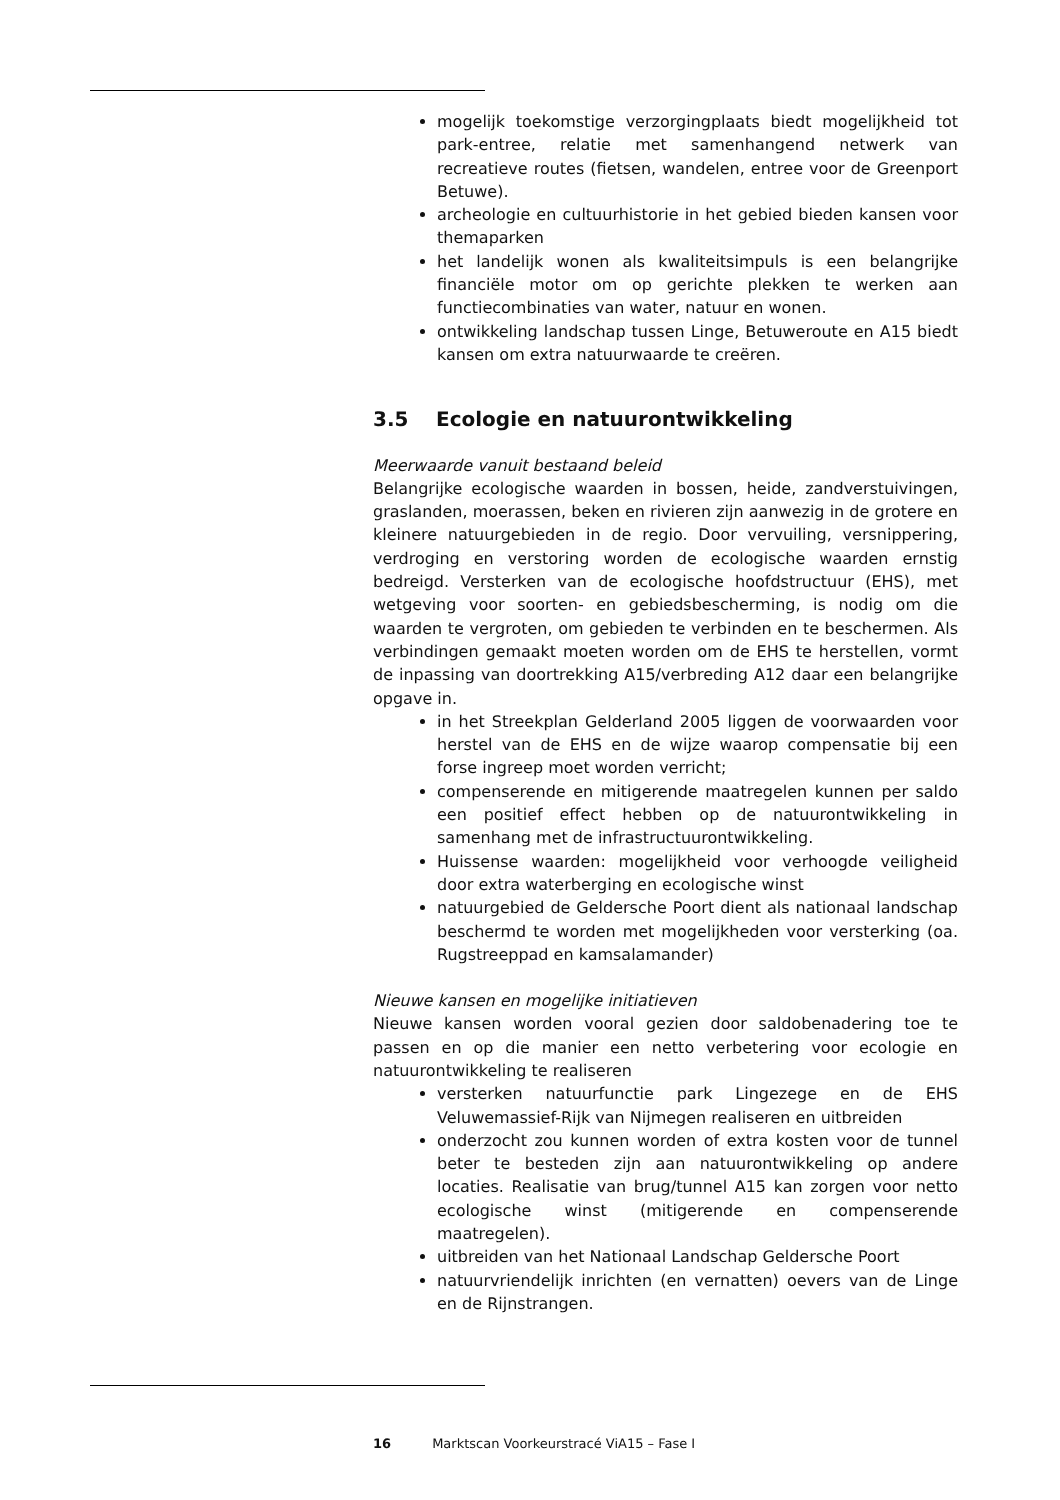mogelijk toekomstige verzorgingplaats biedt mogelijkheid tot park-entree, relatie met samenhangend netwerk van recreatieve routes (fietsen, wandelen, entree voor de Greenport Betuwe).
archeologie en cultuurhistorie in het gebied bieden kansen voor themaparken
het landelijk wonen als kwaliteitsimpuls is een belangrijke financiële motor om op gerichte plekken te werken aan functiecombinaties van water, natuur en wonen.
ontwikkeling landschap tussen Linge, Betuweroute en A15 biedt kansen om extra natuurwaarde te creëren.
3.5 Ecologie en natuurontwikkeling
Meerwaarde vanuit bestaand beleid
Belangrijke ecologische waarden in bossen, heide, zandverstuivingen, graslanden, moerassen, beken en rivieren zijn aanwezig in de grotere en kleinere natuurgebieden in de regio. Door vervuiling, versnippering, verdroging en verstoring worden de ecologische waarden ernstig bedreigd. Versterken van de ecologische hoofdstructuur (EHS), met wetgeving voor soorten- en gebiedsbescherming, is nodig om die waarden te vergroten, om gebieden te verbinden en te beschermen. Als verbindingen gemaakt moeten worden om de EHS te herstellen, vormt de inpassing van doortrekking A15/verbreding A12 daar een belangrijke opgave in.
in het Streekplan Gelderland 2005 liggen de voorwaarden voor herstel van de EHS en de wijze waarop compensatie bij een forse ingreep moet worden verricht;
compenserende en mitigerende maatregelen kunnen per saldo een positief effect hebben op de natuurontwikkeling in samenhang met de infrastructuurontwikkeling.
Huissense waarden: mogelijkheid voor verhoogde veiligheid door extra waterberging en ecologische winst
natuurgebied de Geldersche Poort dient als nationaal landschap beschermd te worden met mogelijkheden voor versterking (oa. Rugstreeppad en kamsalamander)
Nieuwe kansen en mogelijke initiatieven
Nieuwe kansen worden vooral gezien door saldobenadering toe te passen en op die manier een netto verbetering voor ecologie en natuurontwikkeling te realiseren
versterken natuurfunctie park Lingezege en de EHS Veluwemassief-Rijk van Nijmegen realiseren en uitbreiden
onderzocht zou kunnen worden of extra kosten voor de tunnel beter te besteden zijn aan natuurontwikkeling op andere locaties. Realisatie van brug/tunnel A15 kan zorgen voor netto ecologische winst (mitigerende en compenserende maatregelen).
uitbreiden van het Nationaal Landschap Geldersche Poort
natuurvriendelijk inrichten (en vernatten) oevers van de Linge en de Rijnstrangen.
16 Marktscan Voorkeurstracé ViA15 – Fase I